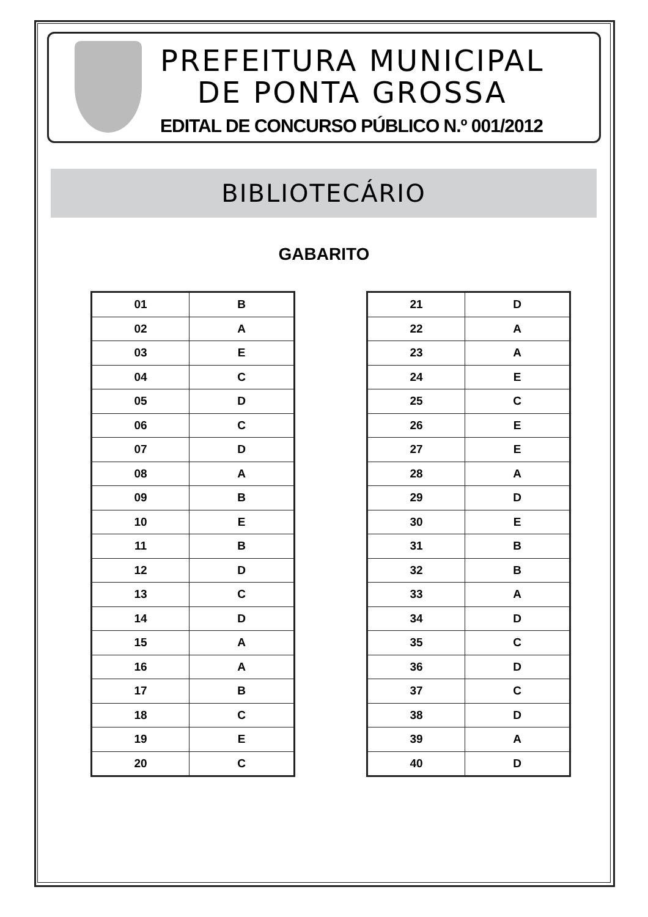PREFEITURA MUNICIPAL
DE PONTA GROSSA
EDITAL DE CONCURSO PÚBLICO N.º 001/2012
BIBLIOTECÁRIO
GABARITO
| 01 | B |
| 02 | A |
| 03 | E |
| 04 | C |
| 05 | D |
| 06 | C |
| 07 | D |
| 08 | A |
| 09 | B |
| 10 | E |
| 11 | B |
| 12 | D |
| 13 | C |
| 14 | D |
| 15 | A |
| 16 | A |
| 17 | B |
| 18 | C |
| 19 | E |
| 20 | C |
| 21 | D |
| 22 | A |
| 23 | A |
| 24 | E |
| 25 | C |
| 26 | E |
| 27 | E |
| 28 | A |
| 29 | D |
| 30 | E |
| 31 | B |
| 32 | B |
| 33 | A |
| 34 | D |
| 35 | C |
| 36 | D |
| 37 | C |
| 38 | D |
| 39 | A |
| 40 | D |